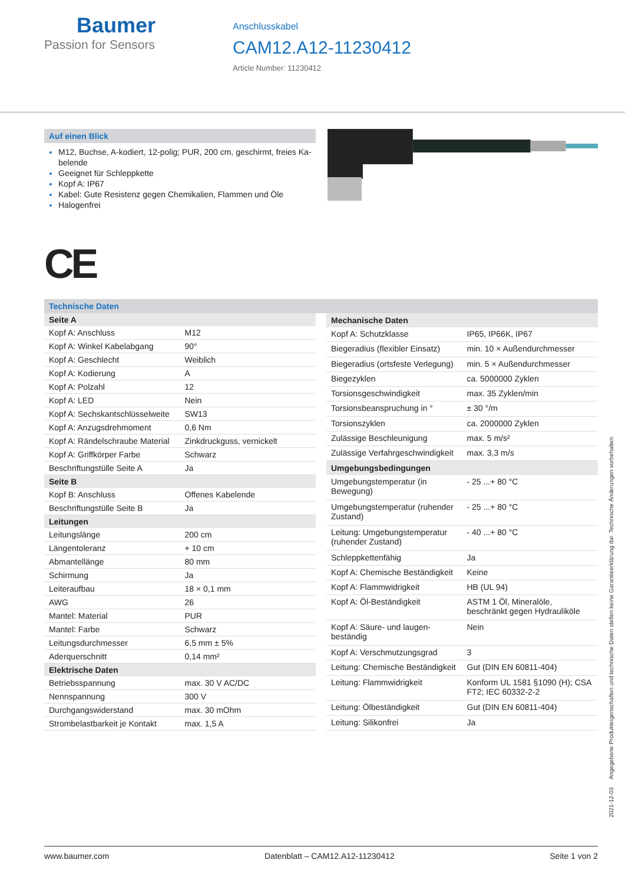Baumer
Passion for Sensors
Anschlusskabel
CAM12.A12-11230412
Article Number: 11230412
Auf einen Blick
M12, Buchse, A-kodiert, 12-polig; PUR, 200 cm, geschirmt, freies Ka­belende
Geeignet für Schleppkette
Kopf A: IP67
Kabel: Gute Resistenz gegen Chemikalien, Flammen und Öle
Halogenfrei
CE
Technische Daten
| Seite A | |
| --- | --- |
| Kopf A: Anschluss | M12 |
| Kopf A: Winkel Kabelab­gang | 90° |
| Kopf A: Geschlecht | Weiblich |
| Kopf A: Kodierung | A |
| Kopf A: Polzahl | 12 |
| Kopf A: LED | Nein |
| Kopf A: Sechskantschlüs­selweite | SW13 |
| Kopf A: Anzugsdrehmo­ment | 0,6 Nm |
| Kopf A: Rändelschraube Material | Zinkdruckguss, vernickelt |
| Kopf A: Griffkörper Farbe | Schwarz |
| Beschriftungstülle Seite A | Ja |
| Seite B | |
| Kopf B: Anschluss | Offenes Kabelende |
| Beschriftungstülle Seite B | Ja |
| Leitungen | |
| Leitungslänge | 200 cm |
| Längentoleranz | + 10 cm |
| Abmantellänge | 80 mm |
| Schirmung | Ja |
| Leiteraufbau | 18 × 0,1 mm |
| AWG | 26 |
| Mantel: Material | PUR |
| Mantel: Farbe | Schwarz |
| Leitungsdurchmesser | 6,5 mm ± 5% |
| Aderquerschnitt | 0,14 mm² |
| Elektrische Daten | |
| Betriebsspannung | max. 30 V AC/DC |
| Nennspannung | 300 V |
| Durchgangswiderstand | max. 30 mOhm |
| Strombelastbarkeit je Kon­takt | max. 1,5 A |
| Mechanische Daten | |
| --- | --- |
| Kopf A: Schutzklasse | IP65, IP66K, IP67 |
| Biegeradius (flexibler Ein­satz) | min. 10 × Außendurchmesser |
| Biegeradius (ortsfeste Ver­legung) | min. 5 × Außendurchmesser |
| Biegezyklen | ca. 5000000 Zyklen |
| Torsionsgeschwindigkeit | max. 35 Zyklen/min |
| Torsionsbeanspruchung in ° | ± 30 °/m |
| Torsionszyklen | ca. 2000000 Zyklen |
| Zulässige Beschleunigung | max. 5 m/s² |
| Zulässige Verfahrge­schwindigkeit | max. 3,3 m/s |
| Umgebungsbedingungen | |
| Umgebungstemperatur (in Bewegung) | - 25 ...+ 80 °C |
| Umgebungstemperatur (ru­hender Zustand) | - 25 ...+ 80 °C |
| Leitung: Umgebungstem­peratur (ruhender Zustand) | - 40 ...+ 80 °C |
| Schleppkettenfähig | Ja |
| Kopf A: Chemische Bestän­digkeit | Keine |
| Kopf A: Flammwidrigkeit | HB (UL 94) |
| Kopf A: Öl-Beständigkeit | ASTM 1 Öl, Mineralöle, beschränkt ge­gen Hydrauliköle |
| Kopf A: Säure- und laugen­beständig | Nein |
| Kopf A: Verschmutzungs­grad | 3 |
| Leitung: Chemische Be­ständigkeit | Gut (DIN EN 60811-404) |
| Leitung: Flammwidrigkeit | Konform UL 1581 §1090 (H); CSA FT2; IEC 60332-2-2 |
| Leitung: Ölbeständigkeit | Gut (DIN EN 60811-404) |
| Leitung: Silikonfrei | Ja |
2021-12-03 Angegebene Produkteigenschaften und technische Daten stellen keine Garantieerklärung dar. Technische Änderungen vorbehalten.
www.baumer.com Datenblatt – CAM12.A12-11230412 Seite 1 von 2